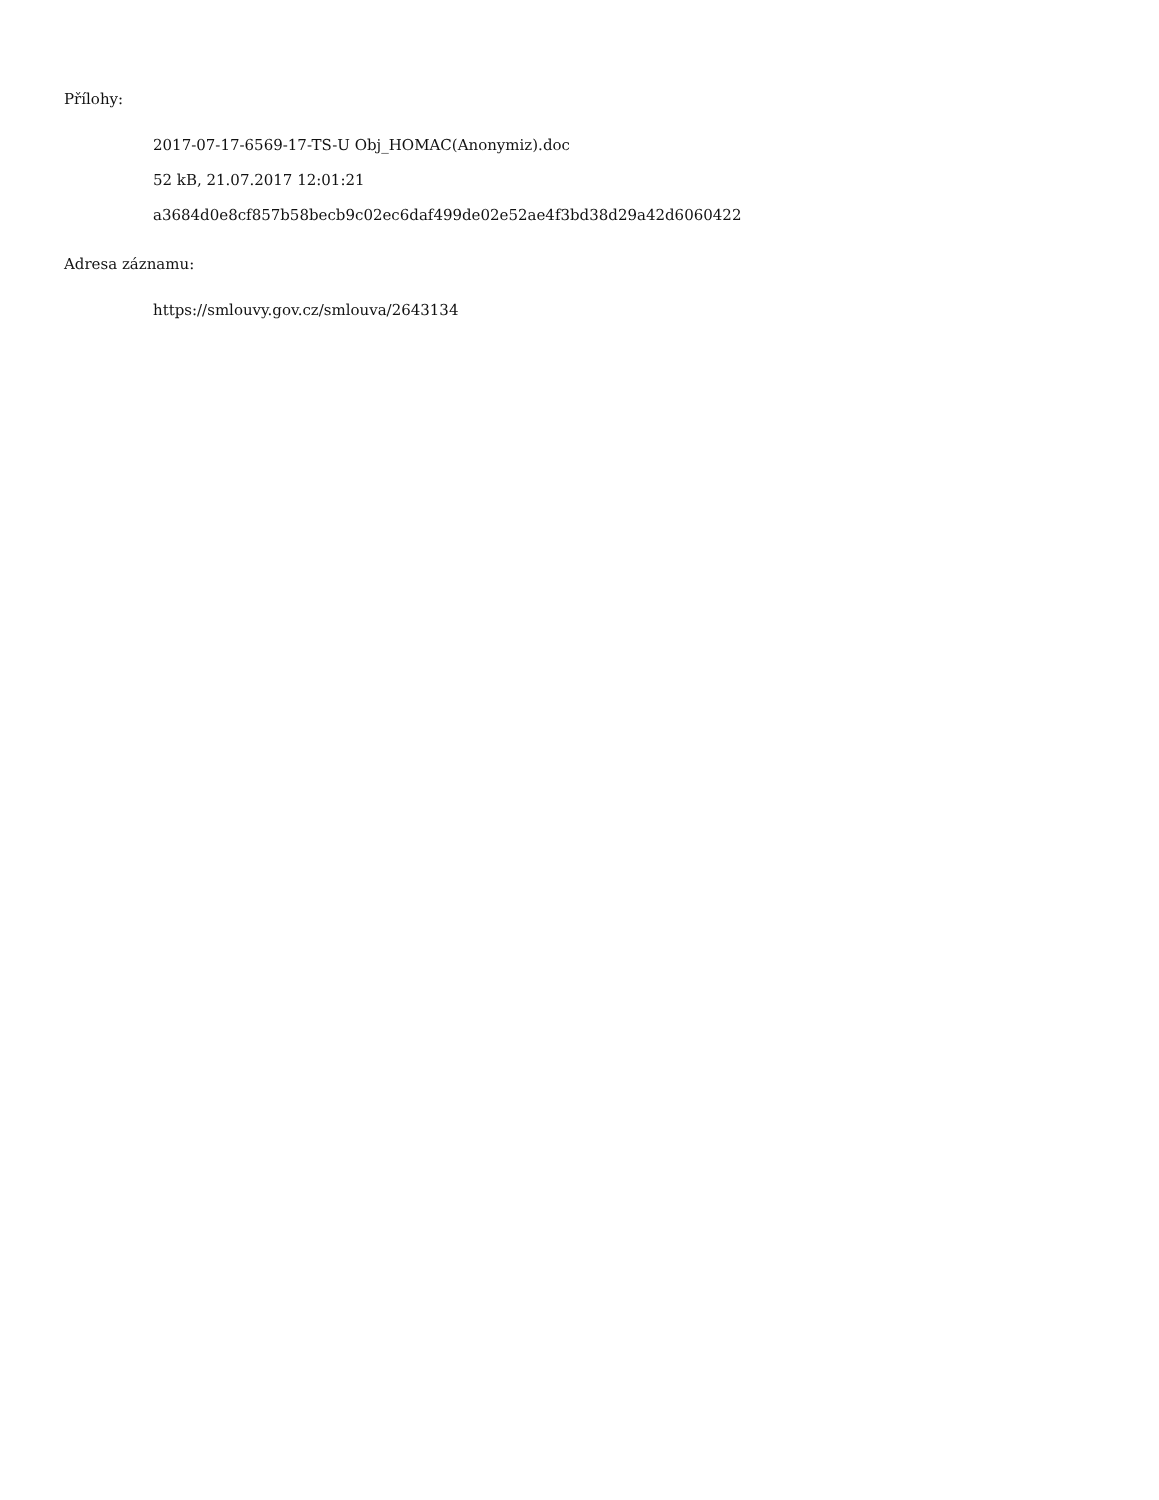Přílohy:
2017-07-17-6569-17-TS-U Obj_HOMAC(Anonymiz).doc
52 kB, 21.07.2017 12:01:21
a3684d0e8cf857b58becb9c02ec6daf499de02e52ae4f3bd38d29a42d6060422
Adresa záznamu:
https://smlouvy.gov.cz/smlouva/2643134